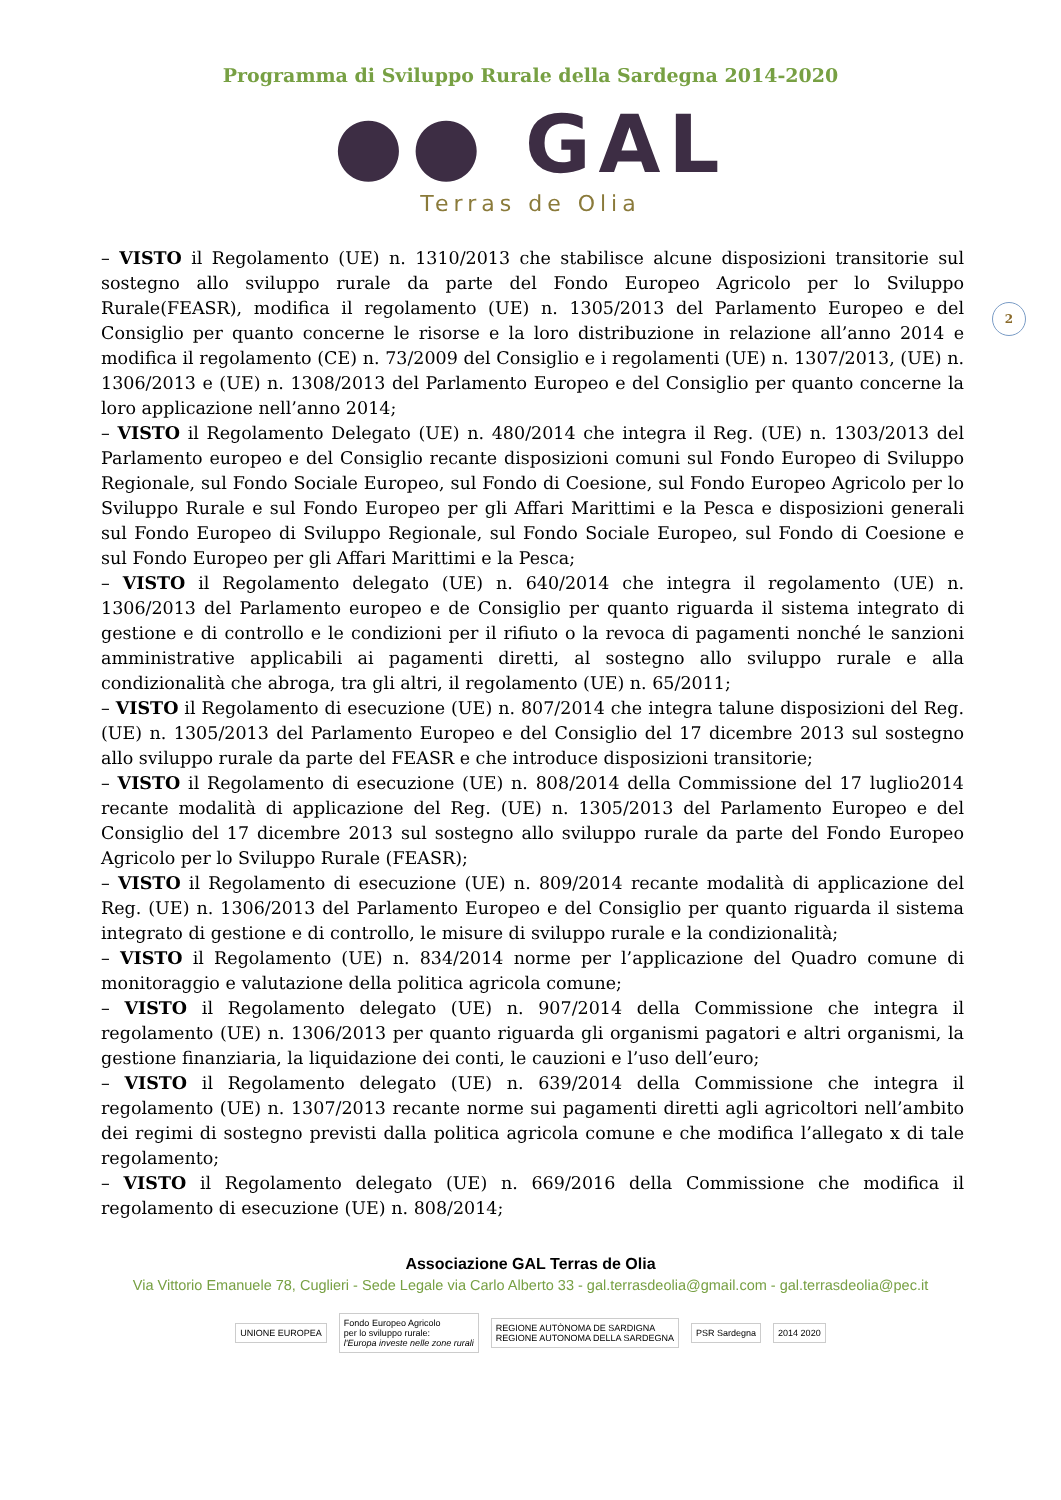Programma di Sviluppo Rurale della Sardegna 2014-2020
●● GAL
Terras de Olia
2
– VISTO il Regolamento (UE) n. 1310/2013 che stabilisce alcune disposizioni transitorie sul sostegno allo sviluppo rurale da parte del Fondo Europeo Agricolo per lo Sviluppo Rurale(FEASR), modifica il regolamento (UE) n. 1305/2013 del Parlamento Europeo e del Consiglio per quanto concerne le risorse e la loro distribuzione in relazione all’anno 2014 e modifica il regolamento (CE) n. 73/2009 del Consiglio e i regolamenti (UE) n. 1307/2013, (UE) n. 1306/2013 e (UE) n. 1308/2013 del Parlamento Europeo e del Consiglio per quanto concerne la loro applicazione nell’anno 2014;
– VISTO il Regolamento Delegato (UE) n. 480/2014 che integra il Reg. (UE) n. 1303/2013 del Parlamento europeo e del Consiglio recante disposizioni comuni sul Fondo Europeo di Sviluppo Regionale, sul Fondo Sociale Europeo, sul Fondo di Coesione, sul Fondo Europeo Agricolo per lo Sviluppo Rurale e sul Fondo Europeo per gli Affari Marittimi e la Pesca e disposizioni generali sul Fondo Europeo di Sviluppo Regionale, sul Fondo Sociale Europeo, sul Fondo di Coesione e sul Fondo Europeo per gli Affari Marittimi e la Pesca;
– VISTO il Regolamento delegato (UE) n. 640/2014 che integra il regolamento (UE) n. 1306/2013 del Parlamento europeo e de Consiglio per quanto riguarda il sistema integrato di gestione e di controllo e le condizioni per il rifiuto o la revoca di pagamenti nonché le sanzioni amministrative applicabili ai pagamenti diretti, al sostegno allo sviluppo rurale e alla condizionalità che abroga, tra gli altri, il regolamento (UE) n. 65/2011;
– VISTO il Regolamento di esecuzione (UE) n. 807/2014 che integra talune disposizioni del Reg. (UE) n. 1305/2013 del Parlamento Europeo e del Consiglio del 17 dicembre 2013 sul sostegno allo sviluppo rurale da parte del FEASR e che introduce disposizioni transitorie;
– VISTO il Regolamento di esecuzione (UE) n. 808/2014 della Commissione del 17 luglio2014 recante modalità di applicazione del Reg. (UE) n. 1305/2013 del Parlamento Europeo e del Consiglio del 17 dicembre 2013 sul sostegno allo sviluppo rurale da parte del Fondo Europeo Agricolo per lo Sviluppo Rurale (FEASR);
– VISTO il Regolamento di esecuzione (UE) n. 809/2014 recante modalità di applicazione del Reg. (UE) n. 1306/2013 del Parlamento Europeo e del Consiglio per quanto riguarda il sistema integrato di gestione e di controllo, le misure di sviluppo rurale e la condizionalità;
– VISTO il Regolamento (UE) n. 834/2014 norme per l’applicazione del Quadro comune di monitoraggio e valutazione della politica agricola comune;
– VISTO il Regolamento delegato (UE) n. 907/2014 della Commissione che integra il regolamento (UE) n. 1306/2013 per quanto riguarda gli organismi pagatori e altri organismi, la gestione finanziaria, la liquidazione dei conti, le cauzioni e l’uso dell’euro;
– VISTO il Regolamento delegato (UE) n. 639/2014 della Commissione che integra il regolamento (UE) n. 1307/2013 recante norme sui pagamenti diretti agli agricoltori nell’ambito dei regimi di sostegno previsti dalla politica agricola comune e che modifica l’allegato x di tale regolamento;
– VISTO il Regolamento delegato (UE) n. 669/2016 della Commissione che modifica il regolamento di esecuzione (UE) n. 808/2014;
Associazione GAL Terras de Olia
Via Vittorio Emanuele 78, Cuglieri - Sede Legale via Carlo Alberto 33 - gal.terrasdeolia@gmail.com - gal.terrasdeolia@pec.it
UNIONE EUROPEA
Fondo Europeo Agricolo
per lo sviluppo rurale:
l'Europa investe nelle zone rurali
REGIONE AUTÒNOMA DE SARDIGNA
REGIONE AUTONOMA DELLA SARDEGNA
PSR Sardegna 2014 2020